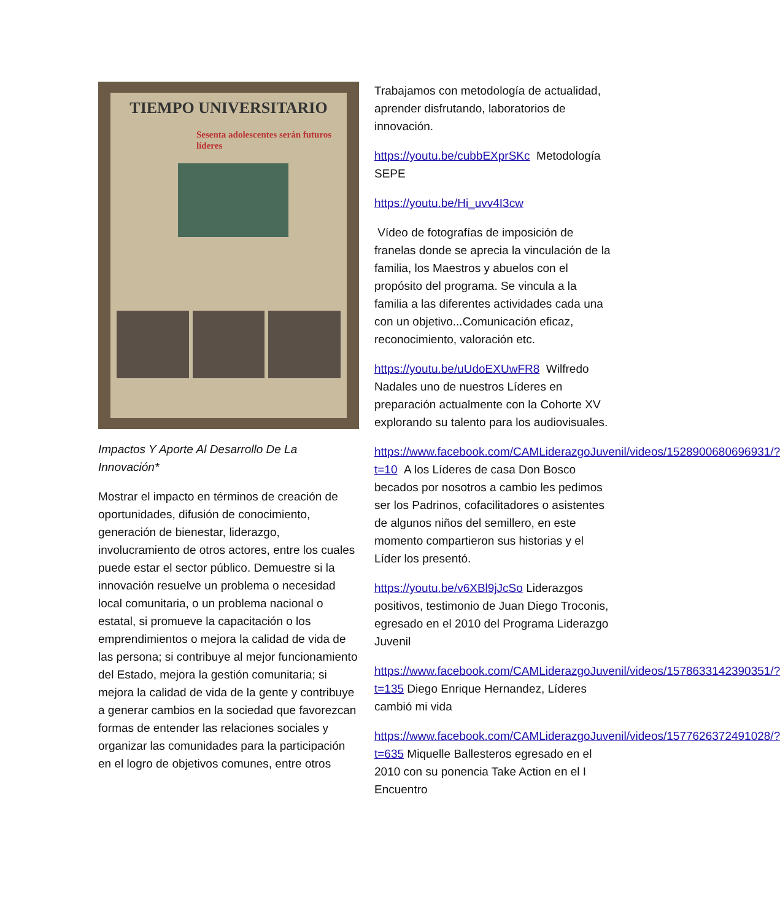TIEMPO UNIVERSITARIO
Sesenta adolescentes serán futuros líderes
Impactos Y Aporte Al Desarrollo De La Innovación*
Mostrar el impacto en términos de creación de oportunidades, difusión de conocimiento, generación de bienestar, liderazgo, involucramiento de otros actores, entre los cuales puede estar el sector público. Demuestre si la innovación resuelve un problema o necesidad local comunitaria, o un problema nacional o estatal, si promueve la capacitación o los emprendimientos o mejora la calidad de vida de las persona; si contribuye al mejor funcionamiento del Estado, mejora la gestión comunitaria; si mejora la calidad de vida de la gente y contribuye a generar cambios en la sociedad que favorezcan formas de entender las relaciones sociales y organizar las comunidades para la participación en el logro de objetivos comunes, entre otros
Trabajamos con metodología de actualidad, aprender disfrutando, laboratorios de innovación.
https://youtu.be/cubbEXprSKc Metodología SEPE
https://youtu.be/Hi_uvv4I3cw
Vídeo de fotografías de imposición de franelas donde se aprecia la vinculación de la familia, los Maestros y abuelos con el propósito del programa. Se vincula a la familia a las diferentes actividades cada una con un objetivo...Comunicación eficaz, reconocimiento, valoración etc.
https://youtu.be/uUdoEXUwFR8 Wilfredo Nadales uno de nuestros Líderes en preparación actualmente con la Cohorte XV explorando su talento para los audiovisuales.
https://www.facebook.com/CAMLiderazgoJuvenil/videos/1528900680696931/?t=10 A los Líderes de casa Don Bosco becados por nosotros a cambio les pedimos ser los Padrinos, cofacilitadores o asistentes de algunos niños del semillero, en este momento compartieron sus historias y el Líder los presentó.
https://youtu.be/v6XBl9jJcSo Liderazgos positivos, testimonio de Juan Diego Troconis, egresado en el 2010 del Programa Liderazgo Juvenil
https://www.facebook.com/CAMLiderazgoJuvenil/videos/1578633142390351/?t=135 Diego Enrique Hernandez, Líderes cambió mi vida
https://www.facebook.com/CAMLiderazgoJuvenil/videos/1577626372491028/?t=635 Miquelle Ballesteros egresado en el 2010 con su ponencia Take Action en el I Encuentro